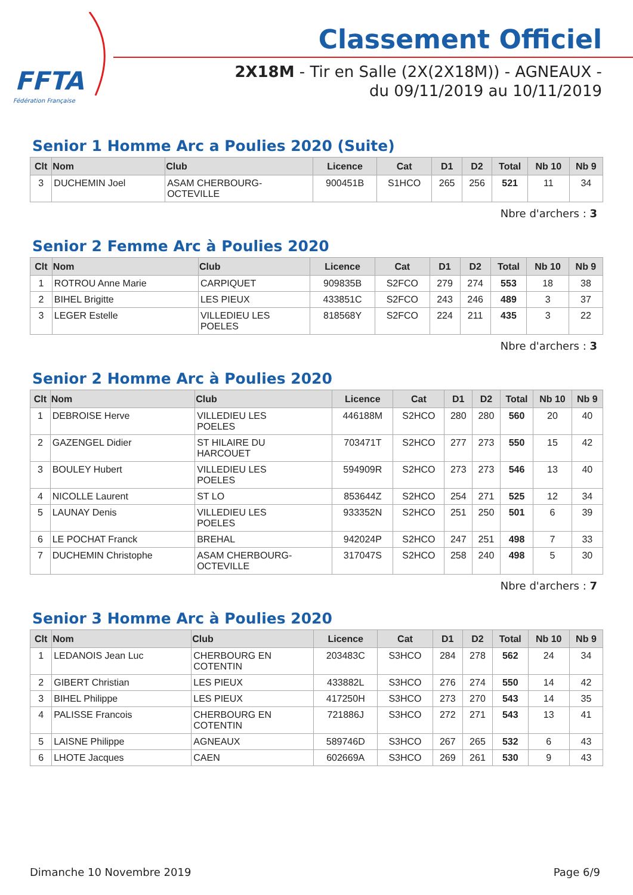FFTA
Fédération Française
Classement Officiel
2X18M - Tir en Salle (2X(2X18M)) - AGNEAUX - du 09/11/2019 au 10/11/2019
Senior 1 Homme Arc a Poulies 2020 (Suite)
| Clt | Nom | Club | Licence | Cat | D1 | D2 | Total | Nb 10 | Nb 9 |
| --- | --- | --- | --- | --- | --- | --- | --- | --- | --- |
| 3 | DUCHEMIN Joel | ASAM CHERBOURG- OCTEVILLE | 900451B | S1HCO | 265 | 256 | 521 | 11 | 34 |
Nbre d'archers : 3
Senior 2 Femme Arc à Poulies 2020
| Clt | Nom | Club | Licence | Cat | D1 | D2 | Total | Nb 10 | Nb 9 |
| --- | --- | --- | --- | --- | --- | --- | --- | --- | --- |
| 1 | ROTROU Anne Marie | CARPIQUET | 909835B | S2FCO | 279 | 274 | 553 | 18 | 38 |
| 2 | BIHEL Brigitte | LES PIEUX | 433851C | S2FCO | 243 | 246 | 489 | 3 | 37 |
| 3 | LEGER Estelle | VILLEDIEU LES POELES | 818568Y | S2FCO | 224 | 211 | 435 | 3 | 22 |
Nbre d'archers : 3
Senior 2 Homme Arc à Poulies 2020
| Clt | Nom | Club | Licence | Cat | D1 | D2 | Total | Nb 10 | Nb 9 |
| --- | --- | --- | --- | --- | --- | --- | --- | --- | --- |
| 1 | DEBROISE Herve | VILLEDIEU LES POELES | 446188M | S2HCO | 280 | 280 | 560 | 20 | 40 |
| 2 | GAZENGEL Didier | ST HILAIRE DU HARCOUET | 703471T | S2HCO | 277 | 273 | 550 | 15 | 42 |
| 3 | BOULEY Hubert | VILLEDIEU LES POELES | 594909R | S2HCO | 273 | 273 | 546 | 13 | 40 |
| 4 | NICOLLE Laurent | ST LO | 853644Z | S2HCO | 254 | 271 | 525 | 12 | 34 |
| 5 | LAUNAY Denis | VILLEDIEU LES POELES | 933352N | S2HCO | 251 | 250 | 501 | 6 | 39 |
| 6 | LE POCHAT Franck | BREHAL | 942024P | S2HCO | 247 | 251 | 498 | 7 | 33 |
| 7 | DUCHEMIN Christophe | ASAM CHERBOURG- OCTEVILLE | 317047S | S2HCO | 258 | 240 | 498 | 5 | 30 |
Nbre d'archers : 7
Senior 3 Homme Arc à Poulies 2020
| Clt | Nom | Club | Licence | Cat | D1 | D2 | Total | Nb 10 | Nb 9 |
| --- | --- | --- | --- | --- | --- | --- | --- | --- | --- |
| 1 | LEDANOIS Jean Luc | CHERBOURG EN COTENTIN | 203483C | S3HCO | 284 | 278 | 562 | 24 | 34 |
| 2 | GIBERT Christian | LES PIEUX | 433882L | S3HCO | 276 | 274 | 550 | 14 | 42 |
| 3 | BIHEL Philippe | LES PIEUX | 417250H | S3HCO | 273 | 270 | 543 | 14 | 35 |
| 4 | PALISSE Francois | CHERBOURG EN COTENTIN | 721886J | S3HCO | 272 | 271 | 543 | 13 | 41 |
| 5 | LAISNE Philippe | AGNEAUX | 589746D | S3HCO | 267 | 265 | 532 | 6 | 43 |
| 6 | LHOTE Jacques | CAEN | 602669A | S3HCO | 269 | 261 | 530 | 9 | 43 |
Dimanche 10 Novembre 2019 Page 6/9